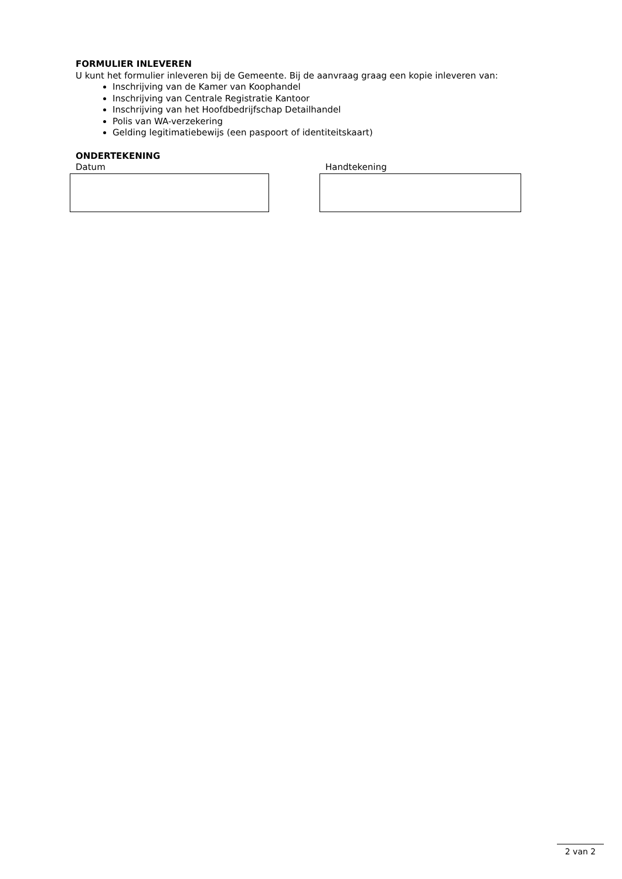FORMULIER INLEVEREN
U kunt het formulier inleveren bij de Gemeente. Bij de aanvraag graag een kopie inleveren van:
Inschrijving van de Kamer van Koophandel
Inschrijving van Centrale Registratie Kantoor
Inschrijving van het Hoofdbedrijfschap Detailhandel
Polis van WA-verzekering
Gelding legitimatiebewijs (een paspoort of identiteitskaart)
ONDERTEKENING
Datum Handtekening
2 van 2